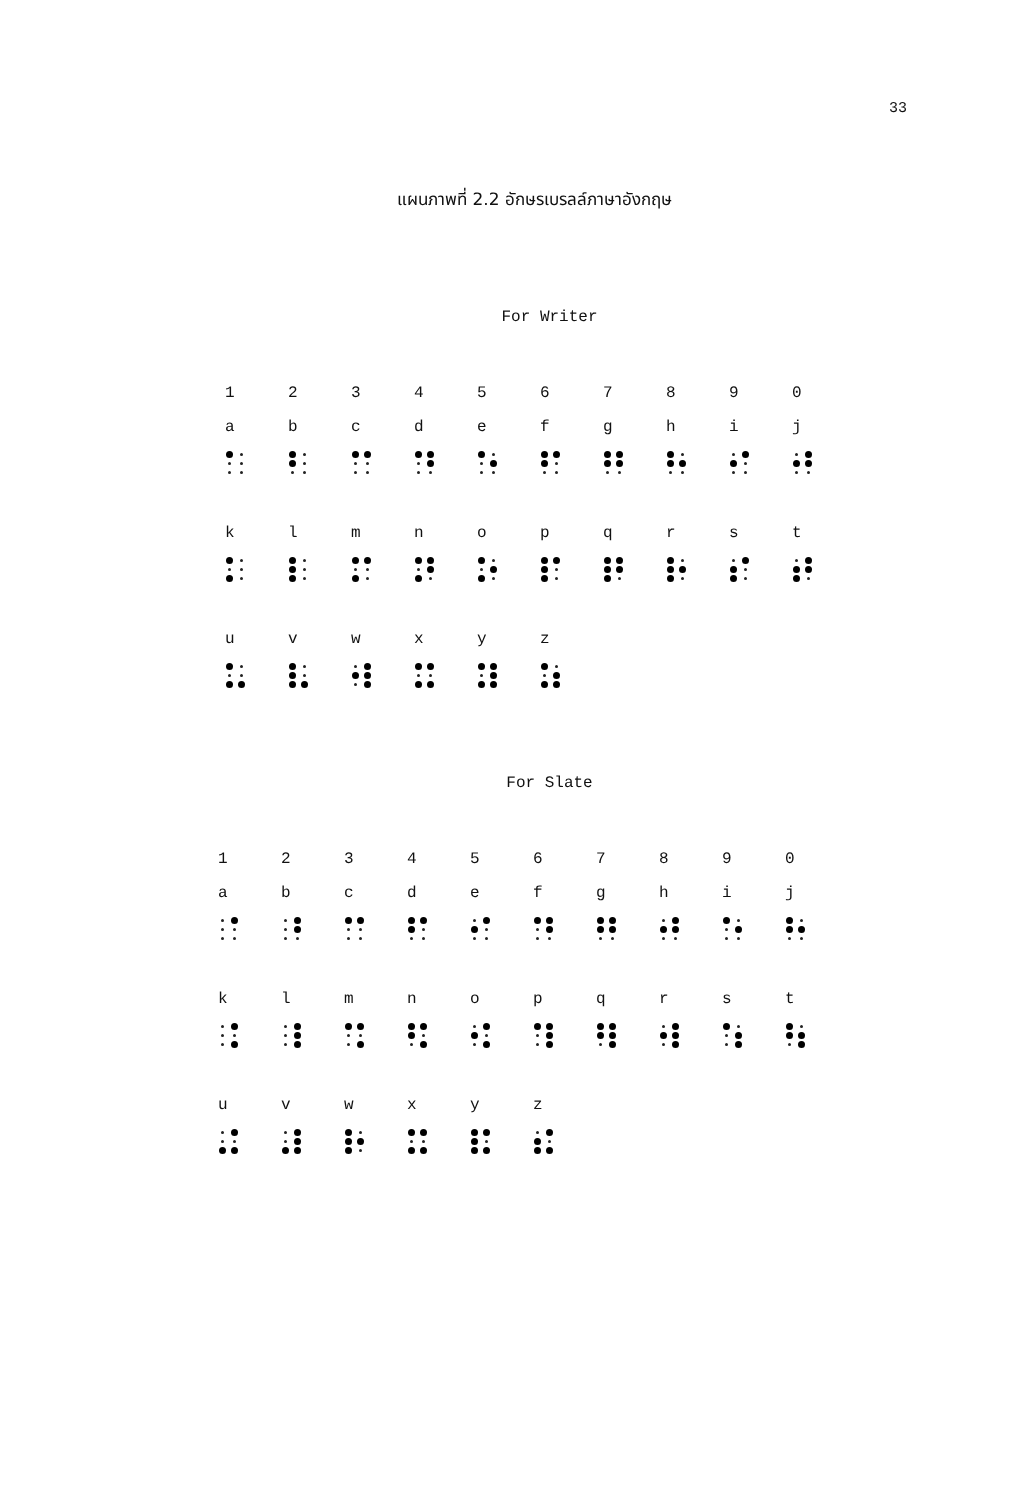33
แผนภาพที่ 2.2 อักษรเบรลล์ภาษาอังกฤษ
For Writer
| 1 | 2 | 3 | 4 | 5 | 6 | 7 | 8 | 9 | 0 |
| a | b | c | d | e | f | g | h | i | j |
| k | l | m | n | o | p | q | r | s | t |
| u | v | w | x | y | z | | | | |
For Slate
| 1 | 2 | 3 | 4 | 5 | 6 | 7 | 8 | 9 | 0 |
| a | b | c | d | e | f | g | h | i | j |
| k | l | m | n | o | p | q | r | s | t |
| u | v | w | x | y | z | | | | |